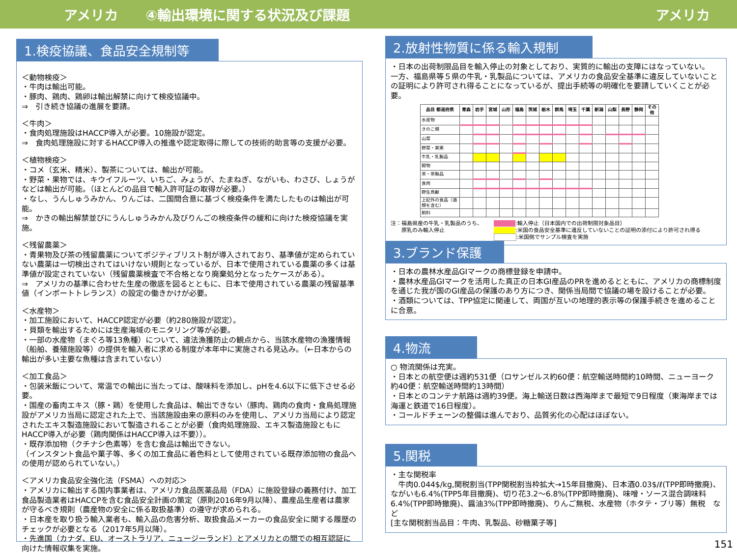アメリカ　　④輸出環境に関する状況及び課題 アメリカ
1.検疫協議、食品安全規制等
＜動物検疫＞
・牛肉は輸出可能。
・豚肉、鶏肉、鶏卵は輸出解禁に向けて検疫協議中。
⇒　引き続き協議の進展を要請。
＜牛肉＞
・食肉処理施設はHACCP導入が必要。10施設が認定。
⇒　食肉処理施設に対するHACCP導入の推進や認定取得に際しての技術的助言等の支援が必要。
＜植物検疫＞
・コメ（玄米、精米）、製茶については、輸出が可能。
・野菜・果物では、キウイフルーツ、いちご、みょうが、たまねぎ、ながいも、わさび、しょうがなどは輸出が可能。（ほとんどの品目で輸入許可証の取得が必要。）
・なし、うんしゅうみかん、りんごは、二国間合意に基づく検疫条件を満たしたものは輸出が可能。
⇒　かきの輸出解禁並びにうんしゅうみかん及びりんごの検疫条件の緩和に向けた検疫協議を実施。
＜残留農薬＞
・青果物及び茶の残留農薬についてポジティブリスト制が導入されており、基準値が定められていない農薬は一切検出されてはいけない規則となっているが、日本で使用されている農薬の多くは基準値が設定されていない（残留農薬検査で不合格となり廃棄処分となったケースがある）。
⇒　アメリカの基準に合わせた生産の徹底を図るとともに、日本で使用されている農薬の残留基準値（インポートトレランス）の設定の働きかけが必要。
＜水産物＞
・加工施設において、HACCP認定が必要（約280施設が認定）。
・貝類を輸出するためには生産海域のモニタリング等が必要。
・一部の水産物（まぐろ等13魚種）について、違法漁獲防止の観点から、当該水産物の漁獲情報（船舶、養殖施設等）の提供を輸入者に求める制度が本年中に実施される見込み。（←日本からの輸出が多い主要な魚種は含まれていない）
＜加工食品＞
・包装米飯について、常温での輸出に当たっては、酸味料を添加し、pHを4.6以下に低下させる必要。
・国産の畜肉エキス（豚・鶏）を使用した食品は、輸出できない（豚肉、鶏肉の食肉・食鳥処理施設がアメリカ当局に認定された上で、当該施設由来の原料のみを使用し、アメリカ当局により認定されたエキス製造施設において製造されることが必要（食肉処理施設、エキス製造施設ともにHACCP導入が必要（鶏肉関係はHACCP導入は不要））。
・既存添加物（クチナシ色素等）を含む食品は輸出できない。
（インスタント食品や菓子等、多くの加工食品に着色料として使用されている既存添加物の食品への使用が認められていない。）
＜アメリカ食品安全強化法（FSMA）への対応＞
・アメリカに輸出する国内事業者は、アメリカ食品医薬品局（FDA）に施設登録の義務付け、加工食品製造業者はHACCPを含む食品安全計画の策定（原則2016年9月以降）、農産品生産者は農家が守るべき規則（農産物の安全に係る取扱基準）の遵守が求められる。
・日本産を取り扱う輸入業者も、輸入品の危害分析、取扱食品メーカーの食品安全に関する履歴のチェックが必要となる（2017年5月以降）。
・先進国（カナダ、EU、オーストラリア、ニュージーランド）とアメリカとの間での相互認証に向けた情報収集を実施。
2.放射性物質に係る輸入規制
・日本の出荷制限品目を輸入停止の対象としており、実質的に輸出の支障にはなっていない。
一方、福島県等５県の牛乳・乳製品については、アメリカの食品安全基準に違反していないことの証明により許可され得ることになっているが、提出手続等の明確化を要請していくことが必要。
| 品目 都道府県 | 青森 | 岩手 | 宮城 | 山形 | 福島 | 茨城 | 栃木 | 群馬 | 埼玉 | 千葉 | 新潟 | 山梨 | 長野 | 静岡 | その他 |
| --- | --- | --- | --- | --- | --- | --- | --- | --- | --- | --- | --- | --- | --- | --- | --- |
| 水産物 | | | | | | | | | | | | | | | |
| きのこ類 | | | | | | | | | | | | | | | |
| 山菜 | | | | | | | | | | | | | | | |
| 野菜・果実 | | | | | | | | | | | | | | | |
| 牛乳・乳製品 | | | | | | | | | | | | | | | |
| 穀物 | | | | | | | | | | | | | | | |
| 茶・茶製品 | | | | | | | | | | | | | | | |
| 食肉 | | | | | | | | | | | | | | | |
| 野生鳥獣 | | | | | | | | | | | | | | | |
| 上記外の食品（酒類を含む） | | | | | | | | | | | | | | | |
| 飼料 | | | | | | | | | | | | | | | |
注：福島県産の牛乳・乳製品のうち、
　　原乳のみ輸入停止
　　　　 :輸入停止（日本国内での出荷制限対象品目）
　　　　 :米国の食品安全基準に違反していないことの証明の添付により許可され得る
　　　　 :米国側でサンプル検査を実施
3.ブランド保護
・日本の農林水産品GIマークの商標登録を申請中。
・農林水産品GIマークを活用した真正の日本GI産品のPRを進めるとともに、アメリカの商標制度を通じた我が国のGI産品の保護のあり方につき、関係当局間で協議の場を設けることが必要。
・酒類については、TPP協定に関連して、両国が互いの地理的表示等の保護手続きを進めることに合意。
4.物流
○ 物流関係は充実。
・日本との航空便は週約531便（ロサンゼルス約60便：航空輸送時間約10時間、ニューヨーク約40便：航空輸送時間約13時間）
・日本とのコンテナ航路は週約39便。海上輸送日数は西海岸まで最短で9日程度（東海岸までは海運と鉄道で16日程度）。
・コールドチェーンの整備は進んでおり、品質劣化の心配はほぼない。
5.関税
・主な関税率
　牛肉0.044$/kg,関税割当(TPP関税割当枠拡大→15年目撤廃)、日本酒0.03$/ℓ(TPP即時撤廃)、ながいも6.4%(TPP5年目撤廃)、切り花3.2～6.8%(TPP即時撤廃)、味噌・ソース混合調味料6.4%(TPP即時撤廃)、醤油3%(TPP即時撤廃)、りんご無税、水産物（ホタテ・ブリ等）無税　など
[主な関税割当品目：牛肉、乳製品、砂糖菓子等]
151